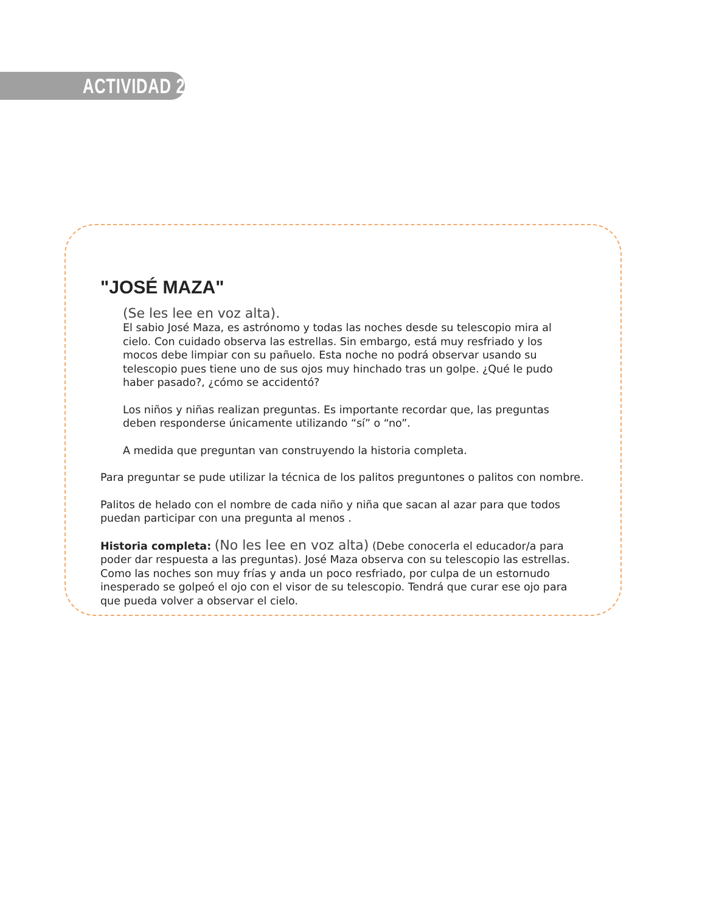ACTIVIDAD 2
"JOSÉ MAZA"
(Se les lee en voz alta).
El sabio José Maza, es astrónomo y todas las noches desde su telescopio mira al cielo. Con cuidado observa las estrellas. Sin embargo, está muy resfriado y los mocos debe limpiar con su pañuelo. Esta noche no podrá observar usando su telescopio pues tiene uno de sus ojos muy hinchado tras un golpe. ¿Qué le pudo haber pasado?, ¿cómo se accidentó?
Los niños y niñas realizan preguntas. Es importante recordar que, las preguntas deben responderse únicamente utilizando “sí” o “no”.
A medida que preguntan van construyendo la historia completa.
Para preguntar se pude utilizar la técnica de los palitos preguntones o palitos con nombre.
Palitos de helado con el nombre de cada niño y niña que sacan al azar para que todos puedan participar con una pregunta al menos .
Historia completa: (No les lee en voz alta) (Debe conocerla el educador/a para poder dar respuesta a las preguntas). José Maza observa con su telescopio las estrellas. Como las noches son muy frías y anda un poco resfriado, por culpa de un estornudo inesperado se golpeó el ojo con el visor de su telescopio. Tendrá que curar ese ojo para que pueda volver a observar el cielo.